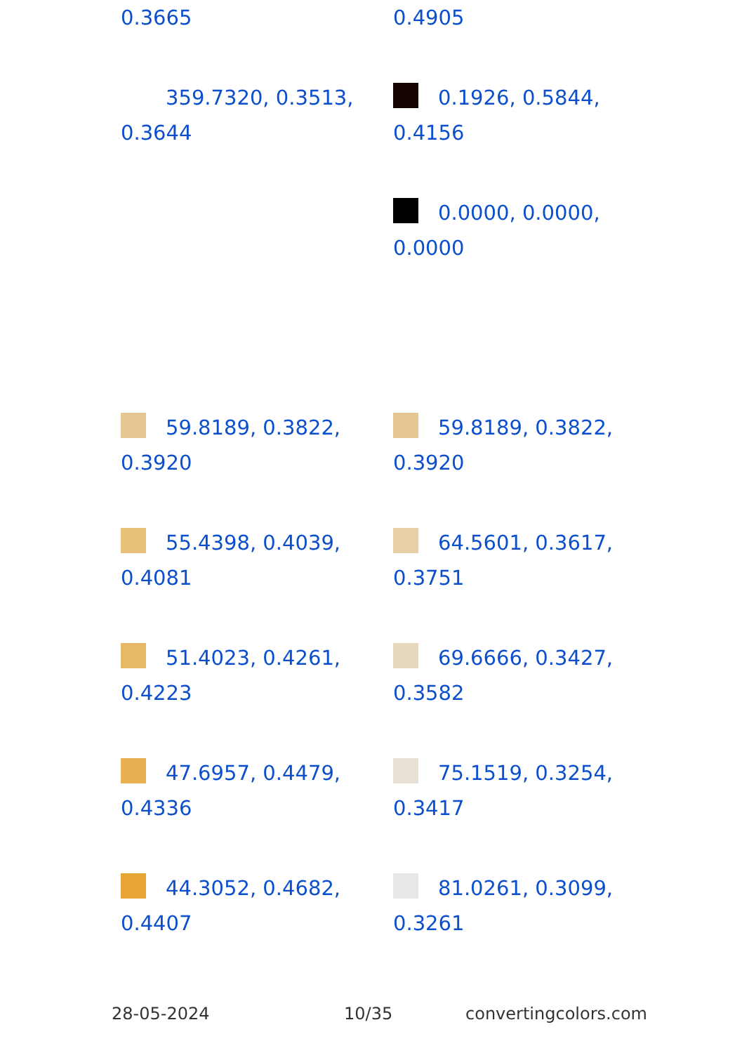0.3665 0.4905
359.7320, 0.3513, 0.3644
0.1926, 0.5844, 0.4156
0.0000, 0.0000, 0.0000
59.8189, 0.3822, 0.3920
59.8189, 0.3822, 0.3920
55.4398, 0.4039, 0.4081
64.5601, 0.3617, 0.3751
51.4023, 0.4261, 0.4223
69.6666, 0.3427, 0.3582
47.6957, 0.4479, 0.4336
75.1519, 0.3254, 0.3417
44.3052, 0.4682, 0.4407
81.0261, 0.3099, 0.3261
28-05-2024 10/35 convertingcolors.com